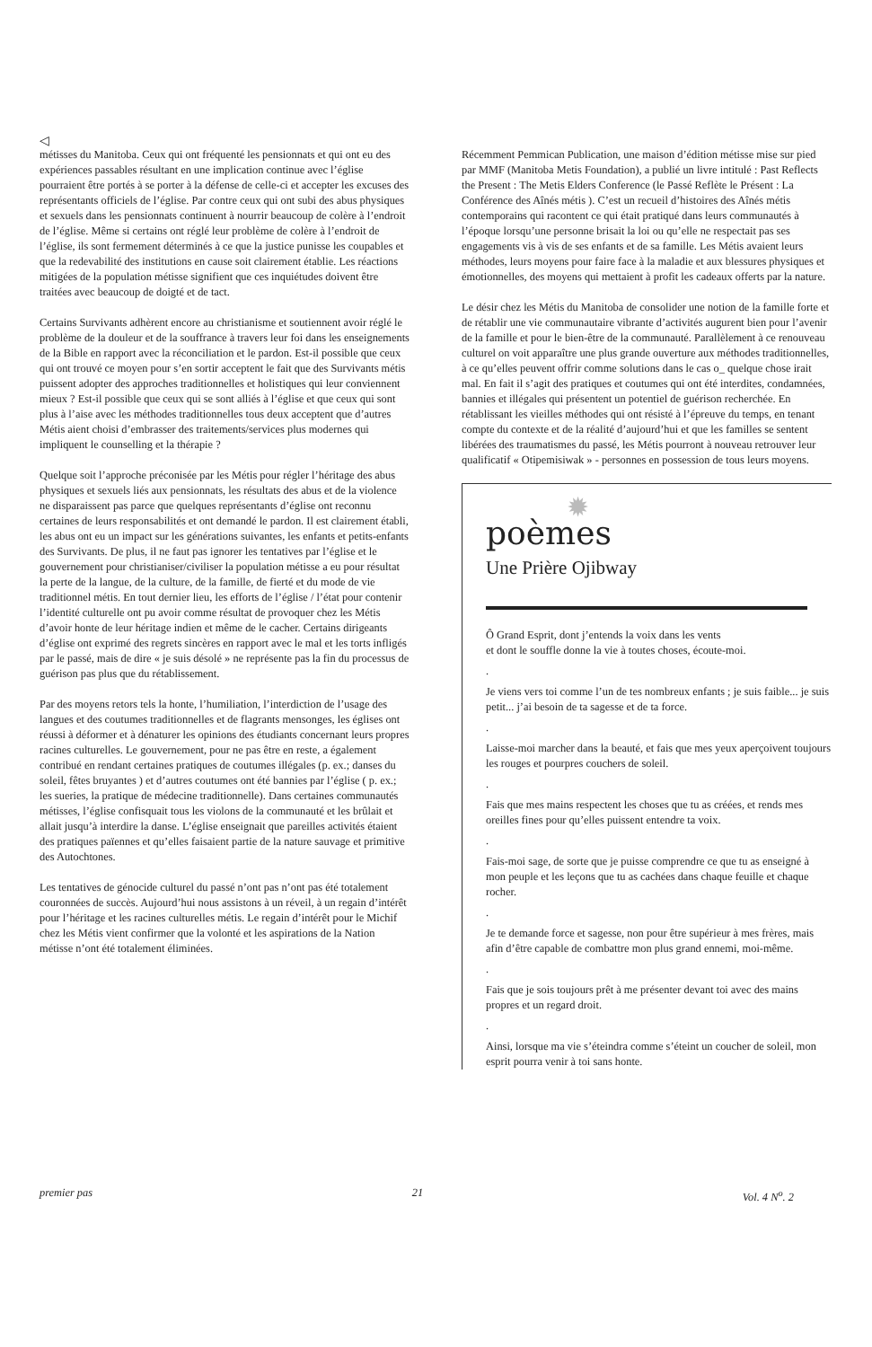◁
métisses du Manitoba. Ceux qui ont fréquenté les pensionnats et qui ont eu des expériences passables résultant en une implication continue avec l’église pourraient être portés à se porter à la défense de celle-ci et accepter les excuses des représentants officiels de l’église. Par contre ceux qui ont subi des abus physiques et sexuels dans les pensionnats continuent à nourrir beaucoup de colère à l’endroit de l’église. Même si certains ont réglé leur problème de colère à l’endroit de l’église, ils sont fermement déterminés à ce que la justice punisse les coupables et que la redevabilité des institutions en cause soit clairement établie. Les réactions mitigées de la population métisse signifient que ces inquiétudes doivent être traitées avec beaucoup de doigté et de tact.
Certains Survivants adhèrent encore au christianisme et soutiennent avoir réglé le problème de la douleur et de la souffrance à travers leur foi dans les enseignements de la Bible en rapport avec la réconciliation et le pardon. Est-il possible que ceux qui ont trouvé ce moyen pour s’en sortir acceptent le fait que des Survivants métis puissent adopter des approches traditionnelles et holistiques qui leur conviennent mieux ? Est-il possible que ceux qui se sont alliés à l’église et que ceux qui sont plus à l’aise avec les méthodes traditionnelles tous deux acceptent que d’autres Métis aient choisi d’embrasser des traitements/services plus modernes qui impliquent le counselling et la thérapie ?
Quelque soit l’approche préconisée par les Métis pour régler l’héritage des abus physiques et sexuels liés aux pensionnats, les résultats des abus et de la violence ne disparaissent pas parce que quelques représentants d’église ont reconnu certaines de leurs responsabilités et ont demandé le pardon. Il est clairement établi, les abus ont eu un impact sur les générations suivantes, les enfants et petits-enfants des Survivants. De plus, il ne faut pas ignorer les tentatives par l’église et le gouvernement pour christianiser/civiliser la population métisse a eu pour résultat la perte de la langue, de la culture, de la famille, de fierté et du mode de vie traditionnel métis. En tout dernier lieu, les efforts de l’église / l’état pour contenir l’identité culturelle ont pu avoir comme résultat de provoquer chez les Métis d’avoir honte de leur héritage indien et même de le cacher. Certains dirigeants d’église ont exprimé des regrets sincères en rapport avec le mal et les torts infligés par le passé, mais de dire « je suis désolé » ne représente pas la fin du processus de guérison pas plus que du rétablissement.
Par des moyens retors tels la honte, l’humiliation, l’interdiction de l’usage des langues et des coutumes traditionnelles et de flagrants mensonges, les églises ont réussi à déformer et à dénaturer les opinions des étudiants concernant leurs propres racines culturelles. Le gouvernement, pour ne pas être en reste, a également contribué en rendant certaines pratiques de coutumes illégales (p. ex.; danses du soleil, fêtes bruyantes ) et d’autres coutumes ont été bannies par l’église ( p. ex.; les sueries, la pratique de médecine traditionnelle). Dans certaines communautés métisses, l’église confisquait tous les violons de la communauté et les brûlait et allait jusqu’à interdire la danse. L’église enseignait que pareilles activités étaient des pratiques païennes et qu’elles faisaient partie de la nature sauvage et primitive des Autochtones.
Les tentatives de génocide culturel du passé n’ont pas n’ont pas été totalement couronnées de succès. Aujourd’hui nous assistons à un réveil, à un regain d’intérêt pour l’héritage et les racines culturelles métis. Le regain d’intérêt pour le Michif chez les Métis vient confirmer que la volonté et les aspirations de la Nation métisse n’ont été totalement éliminées.
Récemment Pemmican Publication, une maison d’édition métisse mise sur pied par MMF (Manitoba Metis Foundation), a publié un livre intitulé : Past Reflects the Present : The Metis Elders Conference (le Passé Reflète le Présent : La Conférence des Aînés métis ). C’est un recueil d’histoires des Aînés métis contemporains qui racontent ce qui était pratiqué dans leurs communautés à l’époque lorsqu’une personne brisait la loi ou qu’elle ne respectait pas ses engagements vis à vis de ses enfants et de sa famille. Les Métis avaient leurs méthodes, leurs moyens pour faire face à la maladie et aux blessures physiques et émotionnelles, des moyens qui mettaient à profit les cadeaux offerts par la nature.
Le désir chez les Métis du Manitoba de consolider une notion de la famille forte et de rétablir une vie communautaire vibrante d’activités augurent bien pour l’avenir de la famille et pour le bien-être de la communauté. Parallèlement à ce renouveau culturel on voit apparaître une plus grande ouverture aux méthodes traditionnelles, à ce qu’elles peuvent offrir comme solutions dans le cas o_ quelque chose irait mal. En fait il s’agit des pratiques et coutumes qui ont été interdites, condamnées, bannies et illégales qui présentent un potentiel de guérison recherchée. En rétablissant les vieilles méthodes qui ont résisté à l’épreuve du temps, en tenant compte du contexte et de la réalité d’aujourd’hui et que les familles se sentent libérées des traumatismes du passé, les Métis pourront à nouveau retrouver leur qualificatif « Otipemisiwak » - personnes en possession de tous leurs moyens.
✹
poèmes
Une Prière Ojibway
Ô Grand Esprit, dont j’entends la voix dans les vents
et dont le souffle donne la vie à toutes choses, écoute-moi.
.
Je viens vers toi comme l’un de tes nombreux enfants ; je suis faible... je suis petit... j’ai besoin de ta sagesse et de ta force.
.
Laisse-moi marcher dans la beauté, et fais que mes yeux aperçoivent toujours les rouges et pourpres couchers de soleil.
.
Fais que mes mains respectent les choses que tu as créées, et rends mes oreilles fines pour qu’elles puissent entendre ta voix.
.
Fais-moi sage, de sorte que je puisse comprendre ce que tu as enseigné à mon peuple et les leçons que tu as cachées dans chaque feuille et chaque rocher.
.
Je te demande force et sagesse, non pour être supérieur à mes frères, mais afin d’être capable de combattre mon plus grand ennemi, moi-même.
.
Fais que je sois toujours prêt à me présenter devant toi avec des mains propres et un regard droit.
.
Ainsi, lorsque ma vie s’éteindra comme s’éteint un coucher de soleil, mon esprit pourra venir à toi sans honte.
premier pas 21 Vol. 4 N<sup>o</sup>. 2